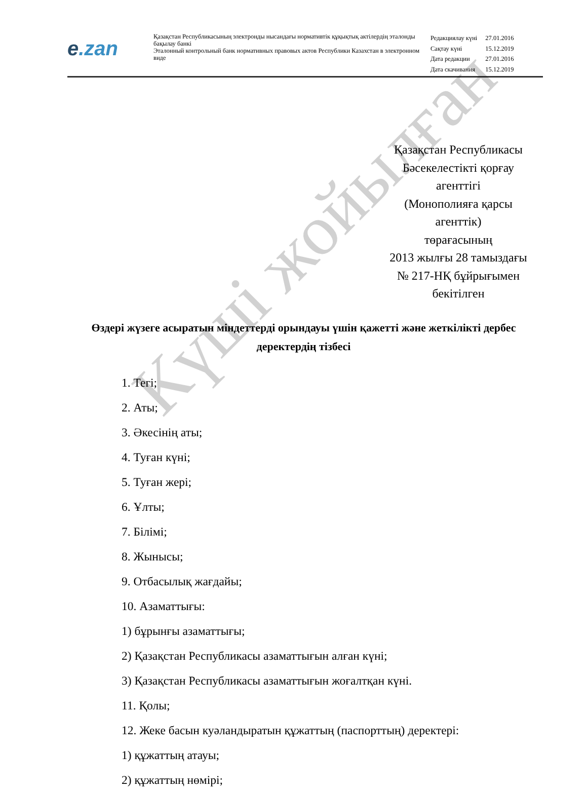e.zan
Қазақстан Республикасының электронды нысандағы нормативтік құқықтық актілердің эталонды бақылау банкі
Эталонный контрольный банк нормативных правовых актов Республики Казахстан в электронном виде
| Редакциялау күні | 27.01.2016 |
| Сақтау күні | 15.12.2019 |
| Дата редакции | 27.01.2016 |
| Дата скачивания | 15.12.2019 |
Қазақстан Республикасы
Бәсекелестікті қорғау
агенттігі
(Монополияға қарсы
агенттік)
төрағасының
2013 жылғы 28 тамыздағы
№ 217-НҚ бұйрығымен
бекітілген
Өздері жүзеге асыратын міндеттерді орындауы үшін қажетті және жеткілікті дербес деректердің тізбесі
1. Тегі;
2. Аты;
3. Әкесінің аты;
4. Туған күні;
5. Туған жері;
6. Ұлты;
7. Білімі;
8. Жынысы;
9. Отбасылық жағдайы;
10. Азаматтығы:
1) бұрынғы азаматтығы;
2) Қазақстан Республикасы азаматтығын алған күні;
3) Қазақстан Республикасы азаматтығын жоғалтқан күні.
11. Қолы;
12. Жеке басын куәландыратын құжаттың (паспорттың) деректері:
1) құжаттың атауы;
2) құжаттың нөмірі;
Күші жойылған